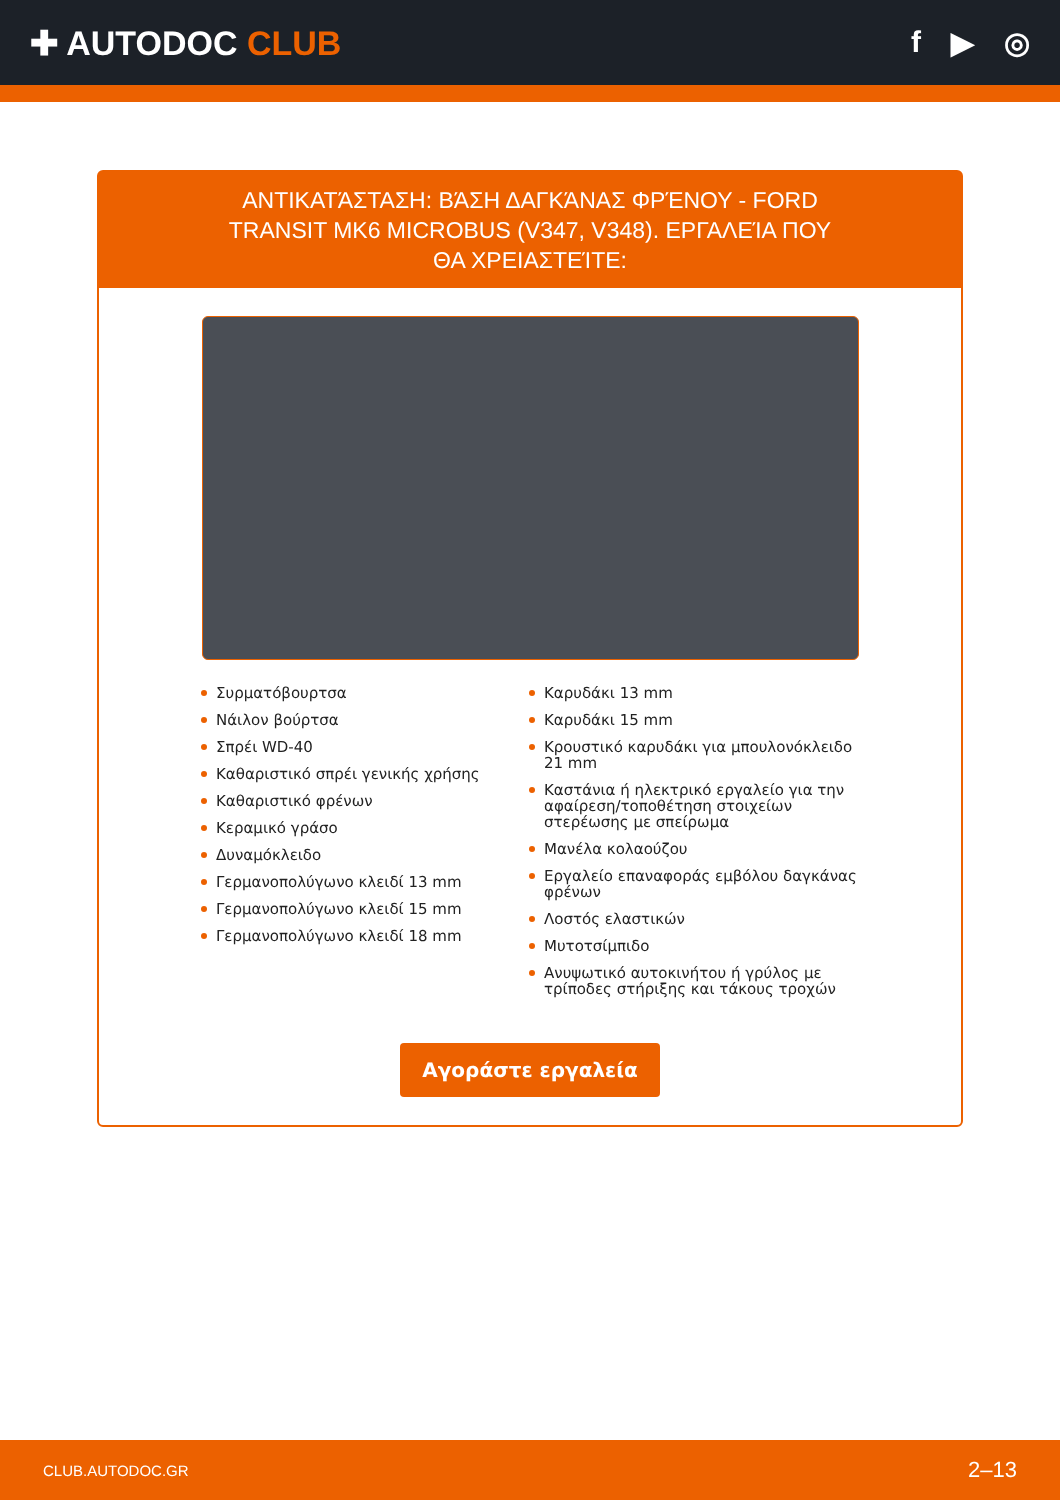✚ AUTODOC CLUB f ▶ ◎
ΑΝΤΙΚΑΤΆΣΤΑΣΗ: ΒΆΣΗ ΔΑΓΚΆΝΑΣ ΦΡΈΝΟΥ - FORD TRANSIT MK6 MICROBUS (V347, V348). ΕΡΓΑΛΕΊΑ ΠΟΥ ΘΑ ΧΡΕΙΑΣΤΕΊΤΕ:
Συρματόβουρτσα
Νάιλον βούρτσα
Σπρέι WD-40
Καθαριστικό σπρέι γενικής χρήσης
Καθαριστικό φρένων
Κεραμικό γράσο
Δυναμόκλειδο
Γερμανοπολύγωνο κλειδί 13 mm
Γερμανοπολύγωνο κλειδί 15 mm
Γερμανοπολύγωνο κλειδί 18 mm
Καρυδάκι 13 mm
Καρυδάκι 15 mm
Κρουστικό καρυδάκι για μπουλονόκλειδο 21 mm
Καστάνια ή ηλεκτρικό εργαλείο για την αφαίρεση/τοποθέτηση στοιχείων στερέωσης με σπείρωμα
Μανέλα κολαούζου
Εργαλείο επαναφοράς εμβόλου δαγκάνας φρένων
Λοστός ελαστικών
Μυτοτσίμπιδο
Ανυψωτικό αυτοκινήτου ή γρύλος με τρίποδες στήριξης και τάκους τροχών
Αγοράστε εργαλεία
CLUB.AUTODOC.GR 2–13